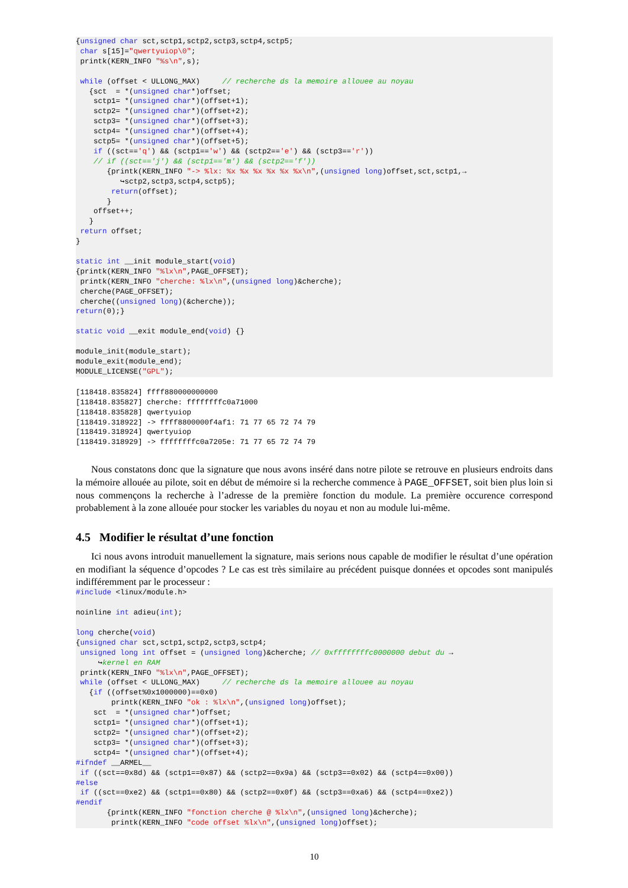{unsigned char sct,sctp1,sctp2,sctp3,sctp4,sctp5;
 char s[15]="qwertyuiop\0";
 printk(KERN_INFO "%s\n",s);

 while (offset < ULLONG_MAX)     // recherche ds la memoire allouee au noyau
   {sct  = *(unsigned char*)offset;
    sctp1= *(unsigned char*)(offset+1);
    sctp2= *(unsigned char*)(offset+2);
    sctp3= *(unsigned char*)(offset+3);
    sctp4= *(unsigned char*)(offset+4);
    sctp5= *(unsigned char*)(offset+5);
    if ((sct=='q') && (sctp1=='w') && (sctp2=='e') && (sctp3=='r'))
    // if ((sct=='j') && (sctp1=='m') && (sctp2=='f'))
       {printk(KERN_INFO "-> %lx: %x %x %x %x %x %x\n",(unsigned long)offset,sct,sctp1,→
          ↪sctp2,sctp3,sctp4,sctp5);
        return(offset);
       }
    offset++;
   }
 return offset;
}

static int __init module_start(void)
{printk(KERN_INFO "%lx\n",PAGE_OFFSET);
 printk(KERN_INFO "cherche: %lx\n",(unsigned long)&cherche);
 cherche(PAGE_OFFSET);
 cherche((unsigned long)(&cherche));
return(0);}

static void __exit module_end(void) {}

module_init(module_start);
module_exit(module_end);
MODULE_LICENSE("GPL");
[118418.835824] ffff880000000000
[118418.835827] cherche: ffffffffc0a71000
[118418.835828] qwertyuiop
[118419.318922] -> ffff8800000f4af1: 71 77 65 72 74 79
[118419.318924] qwertyuiop
[118419.318929] -> ffffffffc0a7205e: 71 77 65 72 74 79
Nous constatons donc que la signature que nous avons inséré dans notre pilote se retrouve en plusieurs endroits dans la mémoire allouée au pilote, soit en début de mémoire si la recherche commence à PAGE_OFFSET, soit bien plus loin si nous commençons la recherche à l’adresse de la première fonction du module. La première occurence correspond probablement à la zone allouée pour stocker les variables du noyau et non au module lui-même.
4.5 Modifier le résultat d’une fonction
Ici nous avons introduit manuellement la signature, mais serions nous capable de modifier le résultat d’une opération en modifiant la séquence d’opcodes ? Le cas est très similaire au précédent puisque données et opcodes sont manipulés indifféremment par le processeur :
#include <linux/module.h>

noinline int adieu(int);

long cherche(void)
{unsigned char sct,sctp1,sctp2,sctp3,sctp4;
 unsigned long int offset = (unsigned long)&cherche; // 0xffffffffc0000000 debut du →
     ↪kernel en RAM
 printk(KERN_INFO "%lx\n",PAGE_OFFSET);
 while (offset < ULLONG_MAX)     // recherche ds la memoire allouee au noyau
   {if ((offset%0x1000000)==0x0)
        printk(KERN_INFO "ok : %lx\n",(unsigned long)offset);
    sct  = *(unsigned char*)offset;
    sctp1= *(unsigned char*)(offset+1);
    sctp2= *(unsigned char*)(offset+2);
    sctp3= *(unsigned char*)(offset+3);
    sctp4= *(unsigned char*)(offset+4);
#ifndef __ARMEL__
 if ((sct==0x8d) && (sctp1==0x87) && (sctp2==0x9a) && (sctp3==0x02) && (sctp4==0x00))
#else
 if ((sct==0xe2) && (sctp1==0x80) && (sctp2==0x0f) && (sctp3==0xa6) && (sctp4==0xe2))
#endif
       {printk(KERN_INFO "fonction cherche @ %lx\n",(unsigned long)&cherche);
        printk(KERN_INFO "code offset %lx\n",(unsigned long)offset);
10